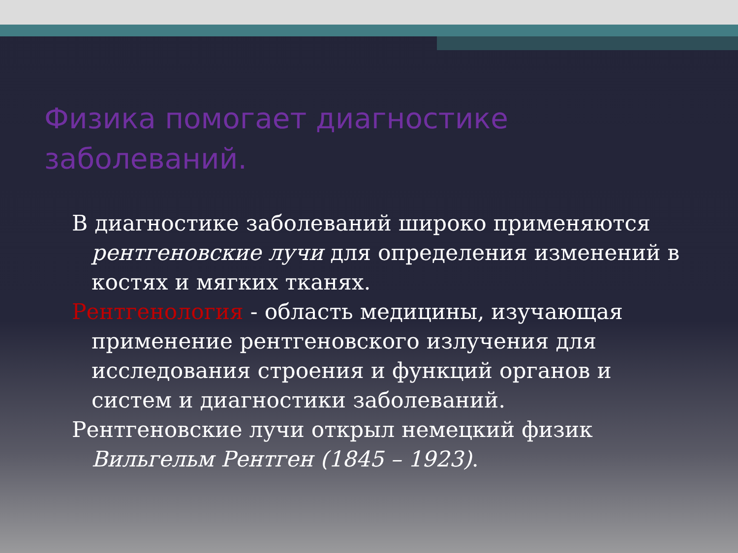Физика помогает диагностике заболеваний.
В диагностике заболеваний широко применяются рентгеновские лучи для определения изменений в костях и мягких тканях.
Рентгенология - область медицины, изучающая применение рентгеновского излучения для исследования строения и функций органов и систем и диагностики заболеваний.
Рентгеновские лучи открыл немецкий физик Вильгельм Рентген (1845 – 1923).